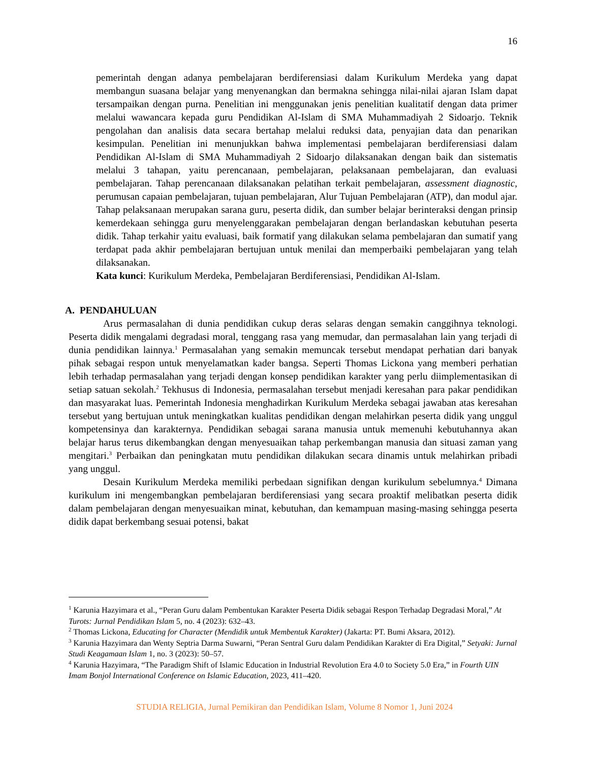16
pemerintah dengan adanya pembelajaran berdiferensiasi dalam Kurikulum Merdeka yang dapat membangun suasana belajar yang menyenangkan dan bermakna sehingga nilai-nilai ajaran Islam dapat tersampaikan dengan purna. Penelitian ini menggunakan jenis penelitian kualitatif dengan data primer melalui wawancara kepada guru Pendidikan Al-Islam di SMA Muhammadiyah 2 Sidoarjo. Teknik pengolahan dan analisis data secara bertahap melalui reduksi data, penyajian data dan penarikan kesimpulan. Penelitian ini menunjukkan bahwa implementasi pembelajaran berdiferensiasi dalam Pendidikan Al-Islam di SMA Muhammadiyah 2 Sidoarjo dilaksanakan dengan baik dan sistematis melalui 3 tahapan, yaitu perencanaan, pembelajaran, pelaksanaan pembelajaran, dan evaluasi pembelajaran. Tahap perencanaan dilaksanakan pelatihan terkait pembelajaran, assessment diagnostic, perumusan capaian pembelajaran, tujuan pembelajaran, Alur Tujuan Pembelajaran (ATP), dan modul ajar. Tahap pelaksanaan merupakan sarana guru, peserta didik, dan sumber belajar berinteraksi dengan prinsip kemerdekaan sehingga guru menyelenggarakan pembelajaran dengan berlandaskan kebutuhan peserta didik. Tahap terkahir yaitu evaluasi, baik formatif yang dilakukan selama pembelajaran dan sumatif yang terdapat pada akhir pembelajaran bertujuan untuk menilai dan memperbaiki pembelajaran yang telah dilaksanakan.
Kata kunci: Kurikulum Merdeka, Pembelajaran Berdiferensiasi, Pendidikan Al-Islam.
A. PENDAHULUAN
Arus permasalahan di dunia pendidikan cukup deras selaras dengan semakin canggihnya teknologi. Peserta didik mengalami degradasi moral, tenggang rasa yang memudar, dan permasalahan lain yang terjadi di dunia pendidikan lainnya.<sup>1</sup> Permasalahan yang semakin memuncak tersebut mendapat perhatian dari banyak pihak sebagai respon untuk menyelamatkan kader bangsa. Seperti Thomas Lickona yang memberi perhatian lebih terhadap permasalahan yang terjadi dengan konsep pendidikan karakter yang perlu diimplementasikan di setiap satuan sekolah.<sup>2</sup> Tekhusus di Indonesia, permasalahan tersebut menjadi keresahan para pakar pendidikan dan masyarakat luas. Pemerintah Indonesia menghadirkan Kurikulum Merdeka sebagai jawaban atas keresahan tersebut yang bertujuan untuk meningkatkan kualitas pendidikan dengan melahirkan peserta didik yang unggul kompetensinya dan karakternya. Pendidikan sebagai sarana manusia untuk memenuhi kebutuhannya akan belajar harus terus dikembangkan dengan menyesuaikan tahap perkembangan manusia dan situasi zaman yang mengitari.<sup>3</sup> Perbaikan dan peningkatan mutu pendidikan dilakukan secara dinamis untuk melahirkan pribadi yang unggul.
Desain Kurikulum Merdeka memiliki perbedaan signifikan dengan kurikulum sebelumnya.<sup>4</sup> Dimana kurikulum ini mengembangkan pembelajaran berdiferensiasi yang secara proaktif melibatkan peserta didik dalam pembelajaran dengan menyesuaikan minat, kebutuhan, dan kemampuan masing-masing sehingga peserta didik dapat berkembang sesuai potensi, bakat
<sup>1</sup> Karunia Hazyimara et al., “Peran Guru dalam Pembentukan Karakter Peserta Didik sebagai Respon Terhadap Degradasi Moral,” At Turots: Jurnal Pendidikan Islam 5, no. 4 (2023): 632–43.
<sup>2</sup> Thomas Lickona, Educating for Character (Mendidik untuk Membentuk Karakter) (Jakarta: PT. Bumi Aksara, 2012).
<sup>3</sup> Karunia Hazyimara dan Wenty Septria Darma Suwarni, “Peran Sentral Guru dalam Pendidikan Karakter di Era Digital,” Setyaki: Jurnal Studi Keagamaan Islam 1, no. 3 (2023): 50–57.
<sup>4</sup> Karunia Hazyimara, “The Paradigm Shift of Islamic Education in Industrial Revolution Era 4.0 to Society 5.0 Era,” in Fourth UIN Imam Bonjol International Conference on Islamic Education, 2023, 411–420.
STUDIA RELIGIA, Jurnal Pemikiran dan Pendidikan Islam, Volume 8 Nomor 1, Juni 2024